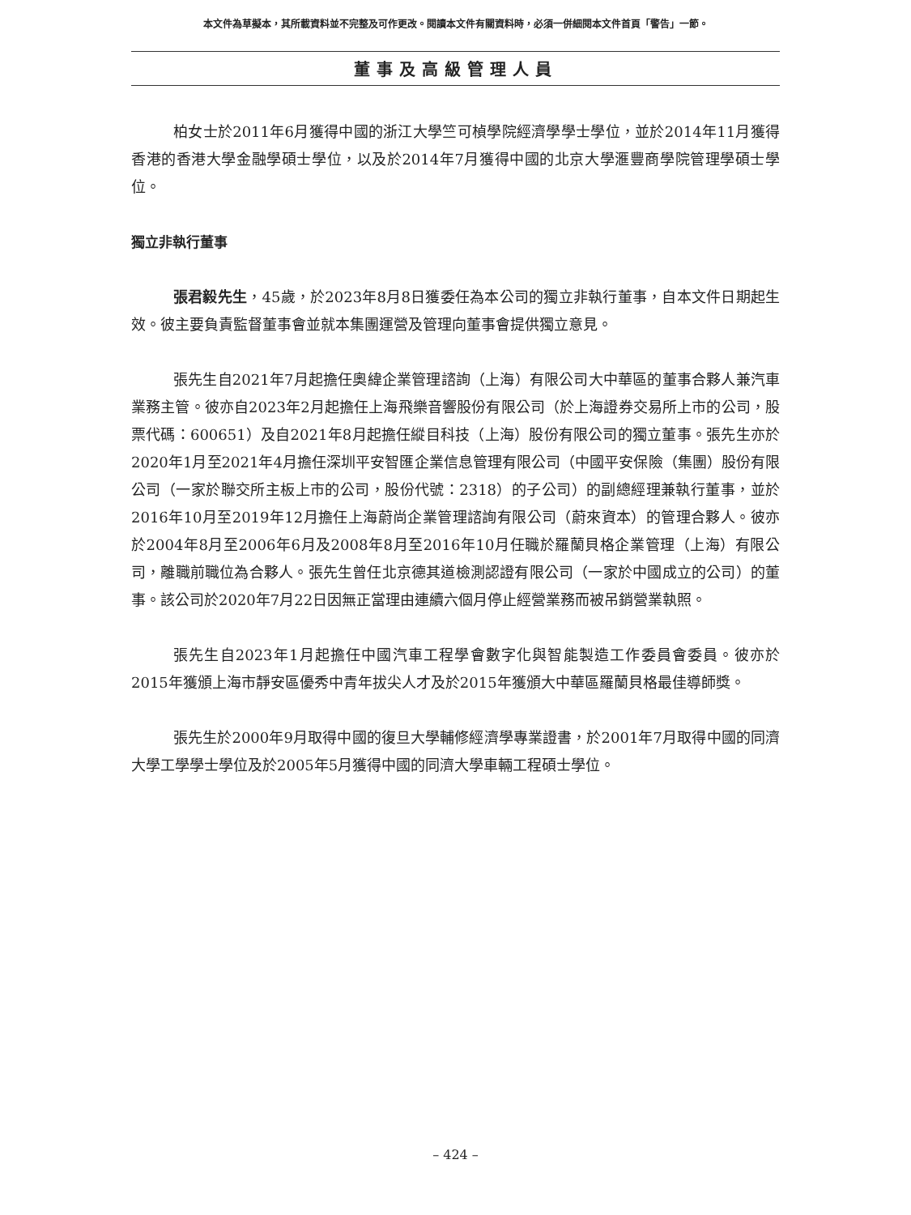本文件為草擬本，其所載資料並不完整及可作更改。閱讀本文件有關資料時，必須一併細閱本文件首頁「警告」一節。
董事及高級管理人員
柏女士於2011年6月獲得中國的浙江大學竺可楨學院經濟學學士學位，並於2014年11月獲得香港的香港大學金融學碩士學位，以及於2014年7月獲得中國的北京大學滙豐商學院管理學碩士學位。
獨立非執行董事
張君毅先生，45歲，於2023年8月8日獲委任為本公司的獨立非執行董事，自本文件日期起生效。彼主要負責監督董事會並就本集團運營及管理向董事會提供獨立意見。
張先生自2021年7月起擔任奧緯企業管理諮詢（上海）有限公司大中華區的董事合夥人兼汽車業務主管。彼亦自2023年2月起擔任上海飛樂音響股份有限公司（於上海證券交易所上市的公司，股票代碼：600651）及自2021年8月起擔任縱目科技（上海）股份有限公司的獨立董事。張先生亦於2020年1月至2021年4月擔任深圳平安智匯企業信息管理有限公司（中國平安保險（集團）股份有限公司（一家於聯交所主板上市的公司，股份代號：2318）的子公司）的副總經理兼執行董事，並於2016年10月至2019年12月擔任上海蔚尚企業管理諮詢有限公司（蔚來資本）的管理合夥人。彼亦於2004年8月至2006年6月及2008年8月至2016年10月任職於羅蘭貝格企業管理（上海）有限公司，離職前職位為合夥人。張先生曾任北京德其道檢測認證有限公司（一家於中國成立的公司）的董事。該公司於2020年7月22日因無正當理由連續六個月停止經營業務而被吊銷營業執照。
張先生自2023年1月起擔任中國汽車工程學會數字化與智能製造工作委員會委員。彼亦於2015年獲頒上海市靜安區優秀中青年拔尖人才及於2015年獲頒大中華區羅蘭貝格最佳導師獎。
張先生於2000年9月取得中國的復旦大學輔修經濟學專業證書，於2001年7月取得中國的同濟大學工學學士學位及於2005年5月獲得中國的同濟大學車輛工程碩士學位。
– 424 –